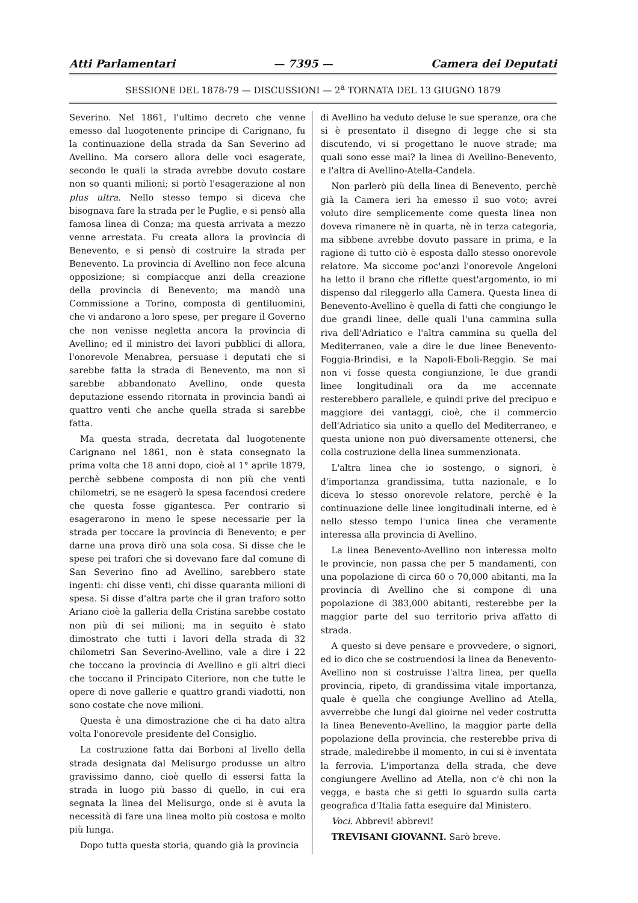Atti Parlamentari — 7395 — Camera dei Deputati
SESSIONE DEL 1878-79 — DISCUSSIONI — 2<sup>a</sup> TORNATA DEL 13 GIUGNO 1879
Severino. Nel 1861, l'ultimo decreto che venne emesso dal luogotenente principe di Carignano, fu la continuazione della strada da San Severino ad Avellino. Ma corsero allora delle voci esagerate, secondo le quali la strada avrebbe dovuto costare non so quanti milioni; si portò l'esagerazione al non plus ultra. Nello stesso tempo si diceva che bisognava fare la strada per le Puglie, e si pensò alla famosa linea di Conza; ma questa arrivata a mezzo venne arrestata. Fu creata allora la provincia di Benevento, e si pensò di costruire la strada per Benevento. La provincia di Avellino non fece alcuna opposizione; si compiacque anzi della creazione della provincia di Benevento; ma mandò una Commissione a Torino, composta di gentiluomini, che vi andarono a loro spese, per pregare il Governo che non venisse negletta ancora la provincia di Avellino; ed il ministro dei lavori pubblici di allora, l'onorevole Menabrea, persuase i deputati che si sarebbe fatta la strada di Benevento, ma non si sarebbe abbandonato Avellino, onde questa deputazione essendo ritornata in provincia bandì ai quattro venti che anche quella strada si sarebbe fatta.
Ma questa strada, decretata dal luogotenente Carignano nel 1861, non è stata consegnato la prima volta che 18 anni dopo, cioè al 1° aprile 1879, perchè sebbene composta di non più che venti chilometri, se ne esagerò la spesa facendosi credere che questa fosse gigantesca. Per contrario si esagerarono in meno le spese necessarie per la strada per toccare la provincia di Benevento; e per darne una prova dirò una sola cosa. Si disse che le spese pei trafori che si dovevano fare dal comune di San Severino fino ad Avellino, sarebbero state ingenti: chi disse venti, chi disse quaranta milioni di spesa. Si disse d'altra parte che il gran traforo sotto Ariano cioè la galleria della Cristina sarebbe costato non più di sei milioni; ma in seguito è stato dimostrato che tutti i lavori della strada di 32 chilometri San Severino-Avellino, vale a dire i 22 che toccano la provincia di Avellino e gli altri dieci che toccano il Principato Citeriore, non che tutte le opere di nove gallerie e quattro grandi viadotti, non sono costate che nove milioni.
Questa è una dimostrazione che ci ha dato altra volta l'onorevole presidente del Consiglio.
La costruzione fatta dai Borboni al livello della strada designata dal Melisurgo produsse un altro gravissimo danno, cioè quello di essersi fatta la strada in luogo più basso di quello, in cui era segnata la linea del Melisurgo, onde si è avuta la necessità di fare una linea molto più costosa e molto più lunga.
Dopo tutta questa storia, quando già la provincia
di Avellino ha veduto deluse le sue speranze, ora che si è presentato il disegno di legge che si sta discutendo, vi si progettano le nuove strade; ma quali sono esse mai? la linea di Avellino-Benevento, e l'altra di Avellino-Atella-Candela.
Non parlerò più della linea di Benevento, perchè già la Camera ieri ha emesso il suo voto; avrei voluto dire semplicemente come questa linea non doveva rimanere nè in quarta, nè in terza categoria, ma sibbene avrebbe dovuto passare in prima, e la ragione di tutto ciò è esposta dallo stesso onorevole relatore. Ma siccome poc'anzi l'onorevole Angeloni ha letto il brano che riflette quest'argomento, io mi dispenso dal rileggerlo alla Camera. Questa linea di Benevento-Avellino è quella di fatti che congiungo le due grandi linee, delle quali l'una cammina sulla riva dell'Adriatico e l'altra cammina su quella del Mediterraneo, vale a dire le due linee Benevento-Foggia-Brindisi, e la Napoli-Eboli-Reggio. Se mai non vi fosse questa congiunzione, le due grandi linee longitudinali ora da me accennate resterebbero parallele, e quindi prive del precipuo e maggiore dei vantaggi, cioè, che il commercio dell'Adriatico sia unito a quello del Mediterraneo, e questa unione non può diversamente ottenersi, che colla costruzione della linea summenzionata.
L'altra linea che io sostengo, o signori, è d'importanza grandissima, tutta nazionale, e lo diceva lo stesso onorevole relatore, perchè è la continuazione delle linee longitudinali interne, ed è nello stesso tempo l'unica linea che veramente interessa alla provincia di Avellino.
La linea Benevento-Avellino non interessa molto le provincie, non passa che per 5 mandamenti, con una popolazione di circa 60 o 70,000 abitanti, ma la provincia di Avellino che si compone di una popolazione di 383,000 abitanti, resterebbe per la maggior parte del suo territorio priva affatto di strada.
A questo si deve pensare e provvedere, o signori, ed io dico che se costruendosi la linea da Benevento-Avellino non si costruisse l'altra linea, per quella provincia, ripeto, di grandissima vitale importanza, quale è quella che congiunge Avellino ad Atella, avverrebbe che lungi dal gioirne nel veder costrutta la linea Benevento-Avellino, la maggior parte della popolazione della provincia, che resterebbe priva di strade, maledirebbe il momento, in cui si è inventata la ferrovia. L'importanza della strada, che deve congiungere Avellino ad Atella, non c'è chi non la vegga, e basta che si getti lo sguardo sulla carta geografica d'Italia fatta eseguire dal Ministero.
Voci. Abbrevi! abbrevi!
TREVISANI GIOVANNI. Sarò breve.